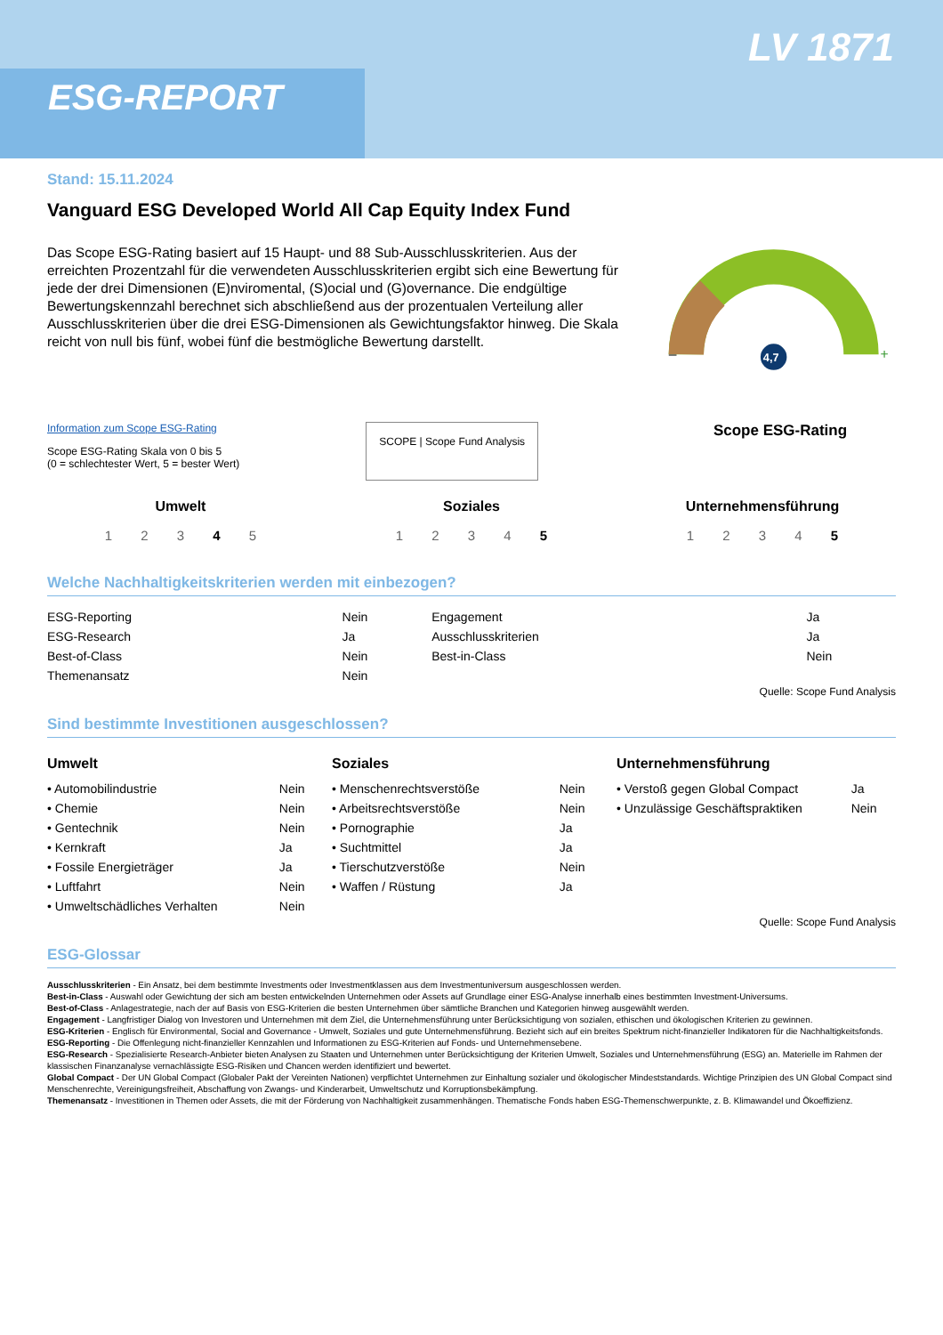ESG-REPORT
LV 1871
Stand: 15.11.2024
Vanguard ESG Developed World All Cap Equity Index Fund
Das Scope ESG-Rating basiert auf 15 Haupt- und 88 Sub-Ausschlusskriterien. Aus der erreichten Prozentzahl für die verwendeten Ausschlusskriterien ergibt sich eine Bewertung für jede der drei Dimensionen (E)nviromental, (S)ocial und (G)overnance. Die endgültige Bewertungskennzahl berechnet sich abschließend aus der prozentualen Verteilung aller Ausschlusskriterien über die drei ESG-Dimensionen als Gewichtungsfaktor hinweg. Die Skala reicht von null bis fünf, wobei fünf die bestmögliche Bewertung darstellt.
–
+
4,7
Information zum Scope ESG-Rating
Scope ESG-Rating Skala von 0 bis 5
(0 = schlechtester Wert, 5 = bester Wert)
SCOPE | Scope Fund Analysis
Scope ESG-Rating
Umwelt
1 2 3 4 5
Soziales
1 2 3 4 5
Unternehmensführung
1 2 3 4 5
Welche Nachhaltigkeitskriterien werden mit einbezogen?
| ESG-Reporting | Nein | Engagement | Ja |
| ESG-Research | Ja | Ausschlusskriterien | Ja |
| Best-of-Class | Nein | Best-in-Class | Nein |
| Themenansatz | Nein | | |
Quelle: Scope Fund Analysis
Sind bestimmte Investitionen ausgeschlossen?
Umwelt
| • Automobilindustrie | Nein |
| • Chemie | Nein |
| • Gentechnik | Nein |
| • Kernkraft | Ja |
| • Fossile Energieträger | Ja |
| • Luftfahrt | Nein |
| • Umweltschädliches Verhalten | Nein |
Soziales
| • Menschenrechtsverstöße | Nein |
| • Arbeitsrechtsverstöße | Nein |
| • Pornographie | Ja |
| • Suchtmittel | Ja |
| • Tierschutzverstöße | Nein |
| • Waffen / Rüstung | Ja |
Unternehmensführung
| • Verstoß gegen Global Compact | Ja |
| • Unzulässige Geschäftspraktiken | Nein |
Quelle: Scope Fund Analysis
ESG-Glossar
Ausschlusskriterien - Ein Ansatz, bei dem bestimmte Investments oder Investmentklassen aus dem Investmentuniversum ausgeschlossen werden.
Best-in-Class - Auswahl oder Gewichtung der sich am besten entwickelnden Unternehmen oder Assets auf Grundlage einer ESG-Analyse innerhalb eines bestimmten Investment-Universums.
Best-of-Class - Anlagestrategie, nach der auf Basis von ESG-Kriterien die besten Unternehmen über sämtliche Branchen und Kategorien hinweg ausgewählt werden.
Engagement - Langfristiger Dialog von Investoren und Unternehmen mit dem Ziel, die Unternehmensführung unter Berücksichtigung von sozialen, ethischen und ökologischen Kriterien zu gewinnen.
ESG-Kriterien - Englisch für Environmental, Social and Governance - Umwelt, Soziales und gute Unternehmensführung. Bezieht sich auf ein breites Spektrum nicht-finanzieller Indikatoren für die Nachhaltigkeitsfonds.
ESG-Reporting - Die Offenlegung nicht-finanzieller Kennzahlen und Informationen zu ESG-Kriterien auf Fonds- und Unternehmensebene.
ESG-Research - Spezialisierte Research-Anbieter bieten Analysen zu Staaten und Unternehmen unter Berücksichtigung der Kriterien Umwelt, Soziales und Unternehmensführung (ESG) an. Materielle im Rahmen der klassischen Finanzanalyse vernachlässigte ESG-Risiken und Chancen werden identifiziert und bewertet.
Global Compact - Der UN Global Compact (Globaler Pakt der Vereinten Nationen) verpflichtet Unternehmen zur Einhaltung sozialer und ökologischer Mindeststandards. Wichtige Prinzipien des UN Global Compact sind Menschenrechte, Vereinigungsfreiheit, Abschaffung von Zwangs- und Kinderarbeit, Umweltschutz und Korruptionsbekämpfung.
Themenansatz - Investitionen in Themen oder Assets, die mit der Förderung von Nachhaltigkeit zusammenhängen. Thematische Fonds haben ESG-Themenschwerpunkte, z. B. Klimawandel und Ökoeffizienz.